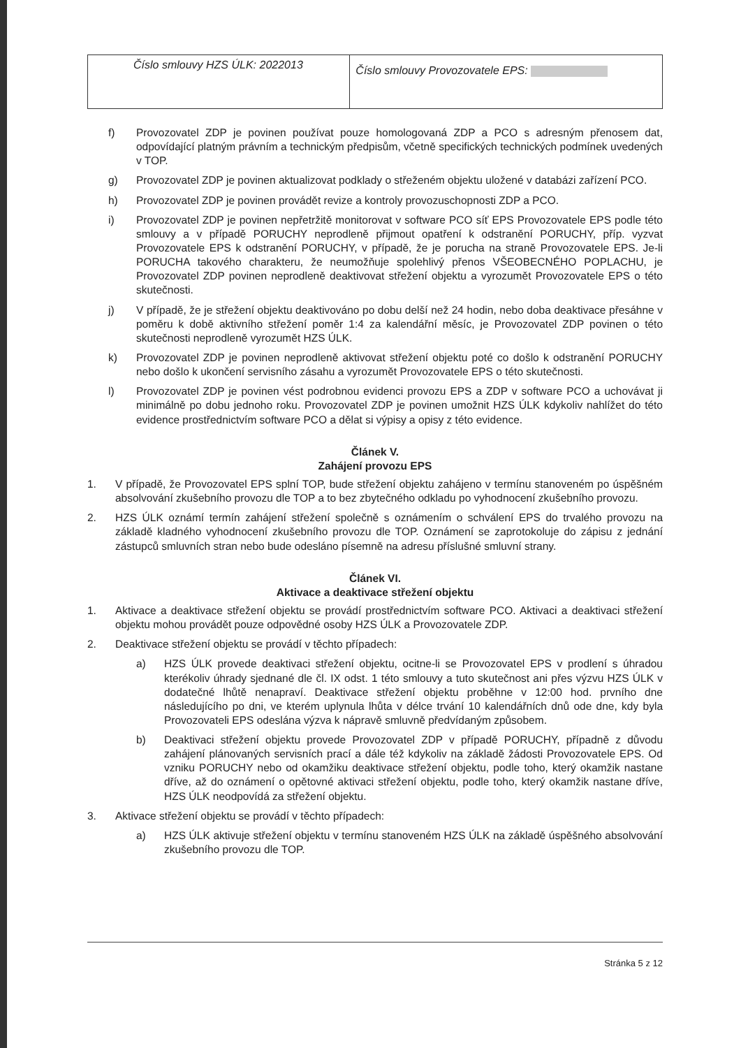| Číslo smlouvy HZS ÚLK: 2022013 | Číslo smlouvy Provozovatele EPS: |
f) Provozovatel ZDP je povinen používat pouze homologovaná ZDP a PCO s adresným přenosem dat, odpovídající platným právním a technickým předpisům, včetně specifických technických podmínek uvedených v TOP.
g) Provozovatel ZDP je povinen aktualizovat podklady o střeženém objektu uložené v databázi zařízení PCO.
h) Provozovatel ZDP je povinen provádět revize a kontroly provozuschopnosti ZDP a PCO.
i) Provozovatel ZDP je povinen nepřetržitě monitorovat v software PCO síť EPS Provozovatele EPS podle této smlouvy a v případě PORUCHY neprodleně přijmout opatření k odstranění PORUCHY, příp. vyzvat Provozovatele EPS k odstranění PORUCHY, v případě, že je porucha na straně Provozovatele EPS. Je-li PORUCHA takového charakteru, že neumožňuje spolehlivý přenos VŠEOBECNÉHO POPLACHU, je Provozovatel ZDP povinen neprodleně deaktivovat střežení objektu a vyrozumět Provozovatele EPS o této skutečnosti.
j) V případě, že je střežení objektu deaktivováno po dobu delší než 24 hodin, nebo doba deaktivace přesáhne v poměru k době aktivního střežení poměr 1:4 za kalendářní měsíc, je Provozovatel ZDP povinen o této skutečnosti neprodleně vyrozumět HZS ÚLK.
k) Provozovatel ZDP je povinen neprodleně aktivovat střežení objektu poté co došlo k odstranění PORUCHY nebo došlo k ukončení servisního zásahu a vyrozumět Provozovatele EPS o této skutečnosti.
l) Provozovatel ZDP je povinen vést podrobnou evidenci provozu EPS a ZDP v software PCO a uchovávat ji minimálně po dobu jednoho roku. Provozovatel ZDP je povinen umožnit HZS ÚLK kdykoliv nahlížet do této evidence prostřednictvím software PCO a dělat si výpisy a opisy z této evidence.
Článek V.
Zahájení provozu EPS
1. V případě, že Provozovatel EPS splní TOP, bude střežení objektu zahájeno v termínu stanoveném po úspěšném absolvování zkušebního provozu dle TOP a to bez zbytečného odkladu po vyhodnocení zkušebního provozu.
2. HZS ÚLK oznámí termín zahájení střežení společně s oznámením o schválení EPS do trvalého provozu na základě kladného vyhodnocení zkušebního provozu dle TOP. Oznámení se zaprotokoluje do zápisu z jednání zástupců smluvních stran nebo bude odesláno písemně na adresu příslušné smluvní strany.
Článek VI.
Aktivace a deaktivace střežení objektu
1. Aktivace a deaktivace střežení objektu se provádí prostřednictvím software PCO. Aktivaci a deaktivaci střežení objektu mohou provádět pouze odpovědné osoby HZS ÚLK a Provozovatele ZDP.
2. Deaktivace střežení objektu se provádí v těchto případech:
a) HZS ÚLK provede deaktivaci střežení objektu, ocitne-li se Provozovatel EPS v prodlení s úhradou kterékoliv úhrady sjednané dle čl. IX odst. 1 této smlouvy a tuto skutečnost ani přes výzvu HZS ÚLK v dodatečné lhůtě nenapraví. Deaktivace střežení objektu proběhne v 12:00 hod. prvního dne následujícího po dni, ve kterém uplynula lhůta v délce trvání 10 kalendářních dnů ode dne, kdy byla Provozovateli EPS odeslána výzva k nápravě smluvně předvídaným způsobem.
b) Deaktivaci střežení objektu provede Provozovatel ZDP v případě PORUCHY, případně z důvodu zahájení plánovaných servisních prací a dále též kdykoliv na základě žádosti Provozovatele EPS. Od vzniku PORUCHY nebo od okamžiku deaktivace střežení objektu, podle toho, který okamžik nastane dříve, až do oznámení o opětovné aktivaci střežení objektu, podle toho, který okamžik nastane dříve, HZS ÚLK neodpovídá za střežení objektu.
3. Aktivace střežení objektu se provádí v těchto případech:
a) HZS ÚLK aktivuje střežení objektu v termínu stanoveném HZS ÚLK na základě úspěšného absolvování zkušebního provozu dle TOP.
Stránka 5 z 12